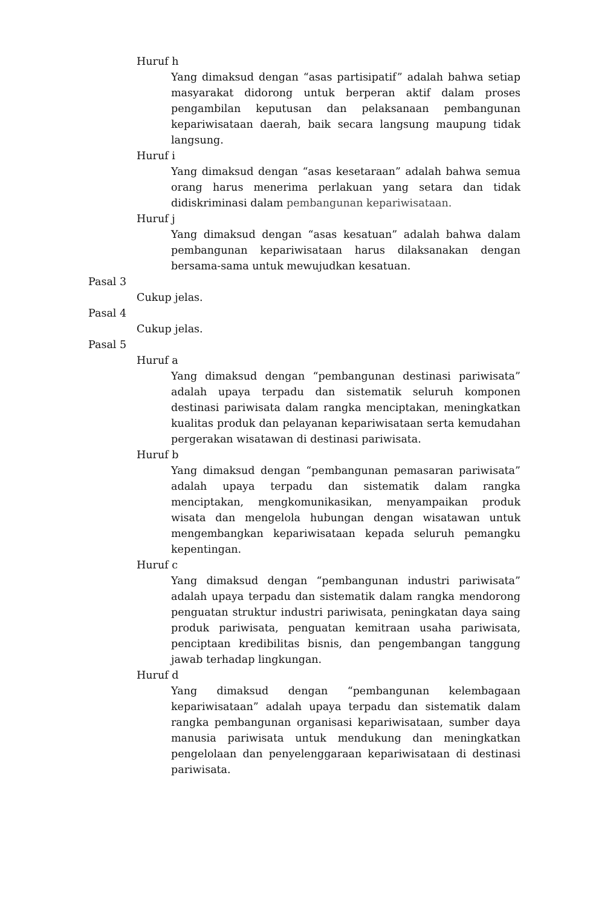Huruf h
Yang dimaksud dengan “asas partisipatif” adalah bahwa setiap masyarakat didorong untuk berperan aktif dalam proses pengambilan keputusan dan pelaksanaan pembangunan kepariwisataan daerah, baik secara langsung maupung tidak langsung.
Huruf i
Yang dimaksud dengan “asas kesetaraan” adalah bahwa semua orang harus menerima perlakuan yang setara dan tidak didiskriminasi dalam pembangunan kepariwisataan.
Huruf j
Yang dimaksud dengan “asas kesatuan” adalah bahwa dalam pembangunan kepariwisataan harus dilaksanakan dengan bersama-sama untuk mewujudkan kesatuan.
Pasal 3
Cukup jelas.
Pasal 4
Cukup jelas.
Pasal 5
Huruf a
Yang dimaksud dengan “pembangunan destinasi pariwisata” adalah upaya terpadu dan sistematik seluruh komponen destinasi pariwisata dalam rangka menciptakan, meningkatkan kualitas produk dan pelayanan kepariwisataan serta kemudahan pergerakan wisatawan di destinasi pariwisata.
Huruf b
Yang dimaksud dengan “pembangunan pemasaran pariwisata” adalah upaya terpadu dan sistematik dalam rangka menciptakan, mengkomunikasikan, menyampaikan produk wisata dan mengelola hubungan dengan wisatawan untuk mengembangkan kepariwisataan kepada seluruh pemangku kepentingan.
Huruf c
Yang dimaksud dengan “pembangunan industri pariwisata” adalah upaya terpadu dan sistematik dalam rangka mendorong penguatan struktur industri pariwisata, peningkatan daya saing produk pariwisata, penguatan kemitraan usaha pariwisata, penciptaan kredibilitas bisnis, dan pengembangan tanggung jawab terhadap lingkungan.
Huruf d
Yang dimaksud dengan “pembangunan kelembagaan kepariwisataan” adalah upaya terpadu dan sistematik dalam rangka pembangunan organisasi kepariwisataan, sumber daya manusia pariwisata untuk mendukung dan meningkatkan pengelolaan dan penyelenggaraan kepariwisataan di destinasi pariwisata.